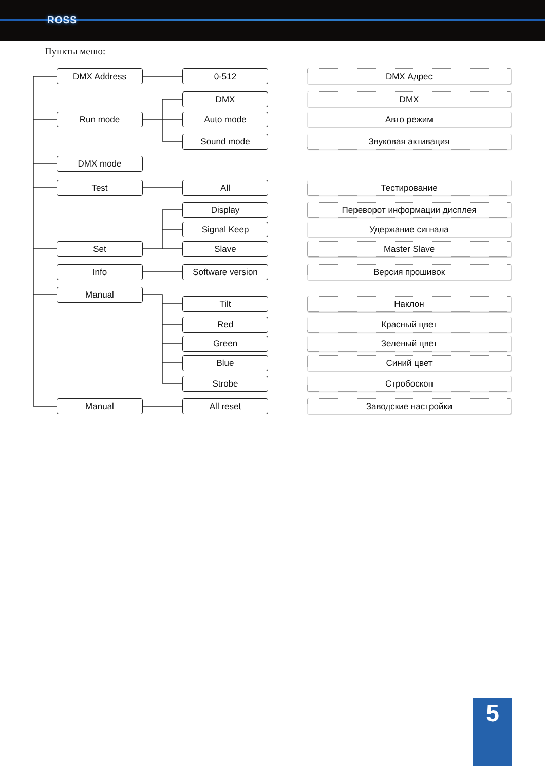ROSS
Пункты меню:
DMX Address 0-512 DMX Адрес
DMX DMX
Run mode Auto mode Авто режим
Sound mode Звуковая активация
DMX mode
Test All Тестирование
Display Переворот информации дисплея
Signal Keep Удержание сигнала
Set Slave Master Slave
Info Software version Версия прошивок
Manual Tilt Наклон
Red Красный цвет
Green Зеленый цвет
Blue Синий цвет
Strobe Стробоскоп
Manual All reset Заводские настройки
5